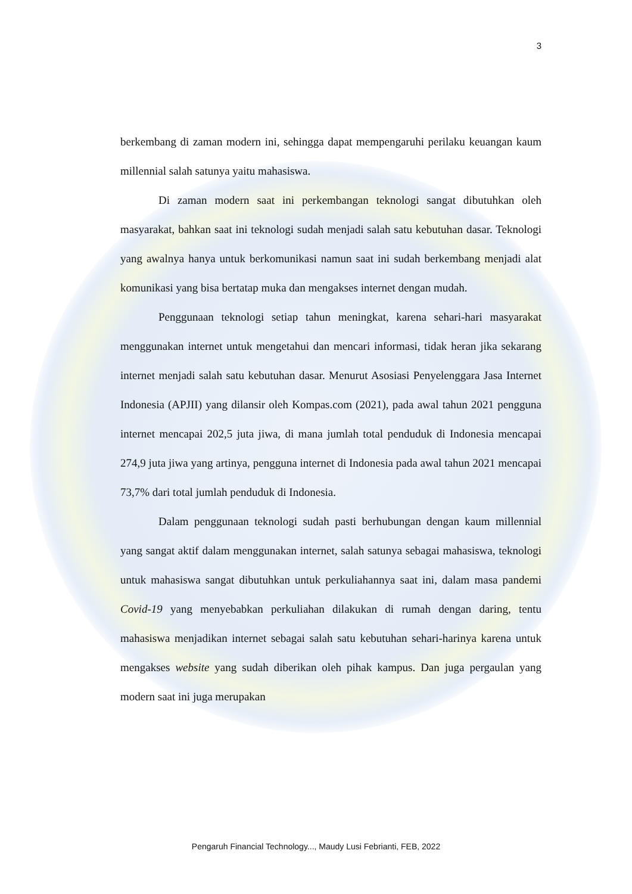3
berkembang di zaman modern ini, sehingga dapat mempengaruhi perilaku keuangan kaum millennial salah satunya yaitu mahasiswa.
Di zaman modern saat ini perkembangan teknologi sangat dibutuhkan oleh masyarakat, bahkan saat ini teknologi sudah menjadi salah satu kebutuhan dasar. Teknologi yang awalnya hanya untuk berkomunikasi namun saat ini sudah berkembang menjadi alat komunikasi yang bisa bertatap muka dan mengakses internet dengan mudah.
Penggunaan teknologi setiap tahun meningkat, karena sehari-hari masyarakat menggunakan internet untuk mengetahui dan mencari informasi, tidak heran jika sekarang internet menjadi salah satu kebutuhan dasar. Menurut Asosiasi Penyelenggara Jasa Internet Indonesia (APJII) yang dilansir oleh Kompas.com (2021), pada awal tahun 2021 pengguna internet mencapai 202,5 juta jiwa, di mana jumlah total penduduk di Indonesia mencapai 274,9 juta jiwa yang artinya, pengguna internet di Indonesia pada awal tahun 2021 mencapai 73,7% dari total jumlah penduduk di Indonesia.
Dalam penggunaan teknologi sudah pasti berhubungan dengan kaum millennial yang sangat aktif dalam menggunakan internet, salah satunya sebagai mahasiswa, teknologi untuk mahasiswa sangat dibutuhkan untuk perkuliahannya saat ini, dalam masa pandemi Covid-19 yang menyebabkan perkuliahan dilakukan di rumah dengan daring, tentu mahasiswa menjadikan internet sebagai salah satu kebutuhan sehari-harinya karena untuk mengakses website yang sudah diberikan oleh pihak kampus. Dan juga pergaulan yang modern saat ini juga merupakan
Pengaruh Financial Technology..., Maudy Lusi Febrianti, FEB, 2022